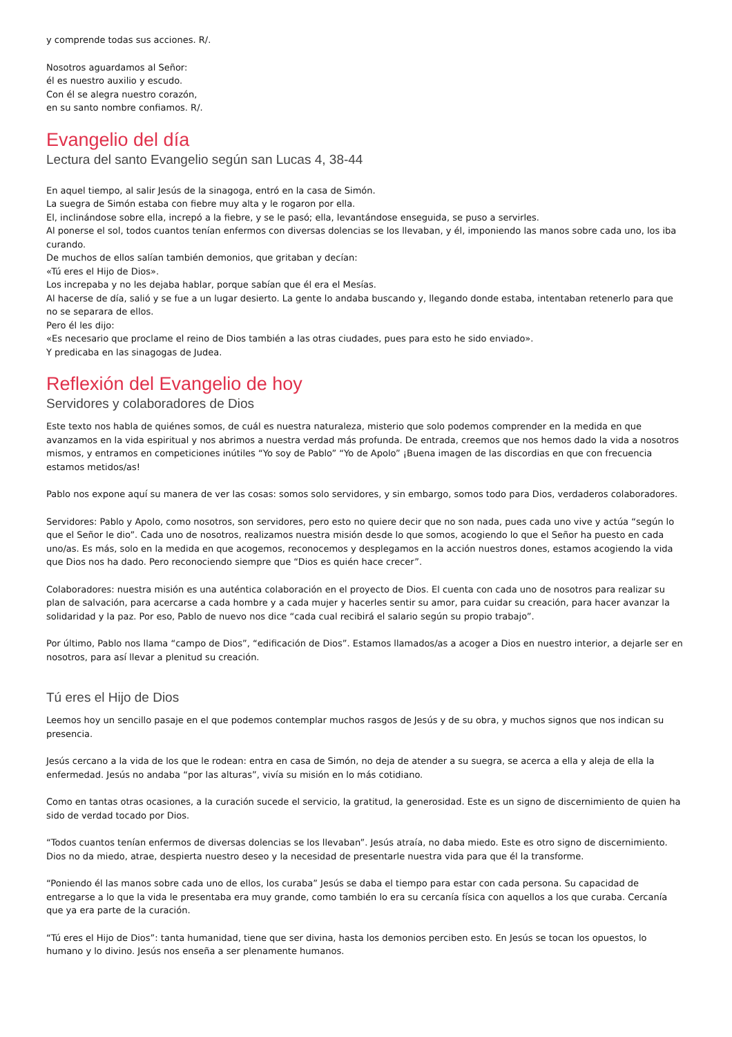y comprende todas sus acciones. R/.
Nosotros aguardamos al Señor:
él es nuestro auxilio y escudo.
Con él se alegra nuestro corazón,
en su santo nombre confiamos. R/.
Evangelio del día
Lectura del santo Evangelio según san Lucas 4, 38-44
En aquel tiempo, al salir Jesús de la sinagoga, entró en la casa de Simón.
La suegra de Simón estaba con fiebre muy alta y le rogaron por ella.
El, inclinándose sobre ella, increpó a la fiebre, y se le pasó; ella, levantándose enseguida, se puso a servirles.
Al ponerse el sol, todos cuantos tenían enfermos con diversas dolencias se los llevaban, y él, imponiendo las manos sobre cada uno, los iba curando.
De muchos de ellos salían también demonios, que gritaban y decían:
«Tú eres el Hijo de Dios».
Los increpaba y no les dejaba hablar, porque sabían que él era el Mesías.
Al hacerse de día, salió y se fue a un lugar desierto. La gente lo andaba buscando y, llegando donde estaba, intentaban retenerlo para que no se separara de ellos.
Pero él les dijo:
«Es necesario que proclame el reino de Dios también a las otras ciudades, pues para esto he sido enviado».
Y predicaba en las sinagogas de Judea.
Reflexión del Evangelio de hoy
Servidores y colaboradores de Dios
Este texto nos habla de quiénes somos, de cuál es nuestra naturaleza, misterio que solo podemos comprender en la medida en que avanzamos en la vida espiritual y nos abrimos a nuestra verdad más profunda. De entrada, creemos que nos hemos dado la vida a nosotros mismos, y entramos en competiciones inútiles “Yo soy de Pablo” “Yo de Apolo” ¡Buena imagen de las discordias en que con frecuencia estamos metidos/as!
Pablo nos expone aquí su manera de ver las cosas: somos solo servidores, y sin embargo, somos todo para Dios, verdaderos colaboradores.
Servidores: Pablo y Apolo, como nosotros, son servidores, pero esto no quiere decir que no son nada, pues cada uno vive y actúa “según lo que el Señor le dio”. Cada uno de nosotros, realizamos nuestra misión desde lo que somos, acogiendo lo que el Señor ha puesto en cada uno/as. Es más, solo en la medida en que acogemos, reconocemos y desplegamos en la acción nuestros dones, estamos acogiendo la vida que Dios nos ha dado. Pero reconociendo siempre que “Dios es quién hace crecer”.
Colaboradores: nuestra misión es una auténtica colaboración en el proyecto de Dios. El cuenta con cada uno de nosotros para realizar su plan de salvación, para acercarse a cada hombre y a cada mujer y hacerles sentir su amor, para cuidar su creación, para hacer avanzar la solidaridad y la paz. Por eso, Pablo de nuevo nos dice “cada cual recibirá el salario según su propio trabajo”.
Por último, Pablo nos llama “campo de Dios”, “edificación de Dios”. Estamos llamados/as a acoger a Dios en nuestro interior, a dejarle ser en nosotros, para así llevar a plenitud su creación.
Tú eres el Hijo de Dios
Leemos hoy un sencillo pasaje en el que podemos contemplar muchos rasgos de Jesús y de su obra, y muchos signos que nos indican su presencia.
Jesús cercano a la vida de los que le rodean: entra en casa de Simón, no deja de atender a su suegra, se acerca a ella y aleja de ella la enfermedad. Jesús no andaba “por las alturas”, vivía su misión en lo más cotidiano.
Como en tantas otras ocasiones, a la curación sucede el servicio, la gratitud, la generosidad. Este es un signo de discernimiento de quien ha sido de verdad tocado por Dios.
“Todos cuantos tenían enfermos de diversas dolencias se los llevaban”. Jesús atraía, no daba miedo. Este es otro signo de discernimiento. Dios no da miedo, atrae, despierta nuestro deseo y la necesidad de presentarle nuestra vida para que él la transforme.
“Poniendo él las manos sobre cada uno de ellos, los curaba” Jesús se daba el tiempo para estar con cada persona. Su capacidad de entregarse a lo que la vida le presentaba era muy grande, como también lo era su cercanía física con aquellos a los que curaba. Cercanía que ya era parte de la curación.
“Tú eres el Hijo de Dios”: tanta humanidad, tiene que ser divina, hasta los demonios perciben esto. En Jesús se tocan los opuestos, lo humano y lo divino. Jesús nos enseña a ser plenamente humanos.